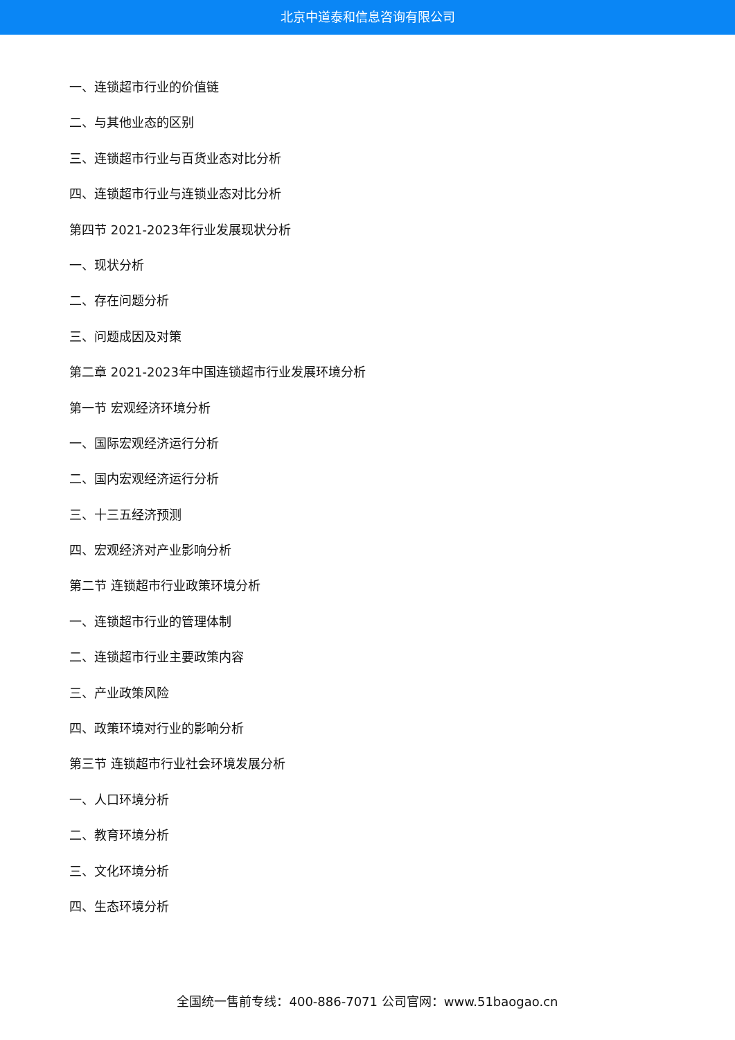北京中道泰和信息咨询有限公司
一、连锁超市行业的价值链
二、与其他业态的区别
三、连锁超市行业与百货业态对比分析
四、连锁超市行业与连锁业态对比分析
第四节 2021-2023年行业发展现状分析
一、现状分析
二、存在问题分析
三、问题成因及对策
第二章 2021-2023年中国连锁超市行业发展环境分析
第一节 宏观经济环境分析
一、国际宏观经济运行分析
二、国内宏观经济运行分析
三、十三五经济预测
四、宏观经济对产业影响分析
第二节 连锁超市行业政策环境分析
一、连锁超市行业的管理体制
二、连锁超市行业主要政策内容
三、产业政策风险
四、政策环境对行业的影响分析
第三节 连锁超市行业社会环境发展分析
一、人口环境分析
二、教育环境分析
三、文化环境分析
四、生态环境分析
全国统一售前专线：400-886-7071 公司官网：www.51baogao.cn